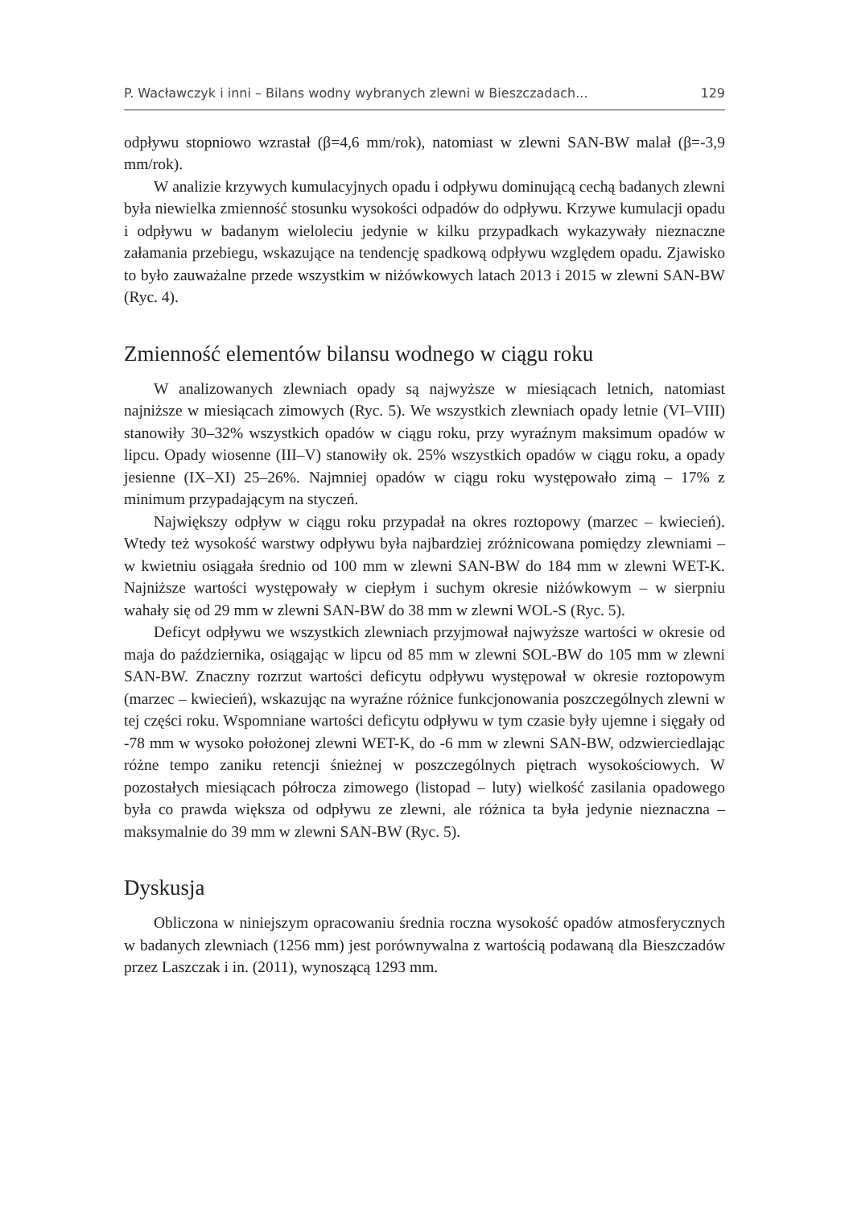P. Wacławczyk i inni – Bilans wodny wybranych zlewni w Bieszczadach... 129
odpływu stopniowo wzrastał (β=4,6 mm/rok), natomiast w zlewni SAN-BW malał (β=-3,9 mm/rok).
W analizie krzywych kumulacyjnych opadu i odpływu dominującą cechą badanych zlewni była niewielka zmienność stosunku wysokości odpadów do odpływu. Krzywe kumulacji opadu i odpływu w badanym wieloleciu jedynie w kilku przypadkach wykazywały nieznaczne załamania przebiegu, wskazujące na tendencję spadkową odpływu względem opadu. Zjawisko to było zauważalne przede wszystkim w niżówkowych latach 2013 i 2015 w zlewni SAN-BW (Ryc. 4).
Zmienność elementów bilansu wodnego w ciągu roku
W analizowanych zlewniach opady są najwyższe w miesiącach letnich, natomiast najniższe w miesiącach zimowych (Ryc. 5). We wszystkich zlewniach opady letnie (VI–VIII) stanowiły 30–32% wszystkich opadów w ciągu roku, przy wyraźnym maksimum opadów w lipcu. Opady wiosenne (III–V) stanowiły ok. 25% wszystkich opadów w ciągu roku, a opady jesienne (IX–XI) 25–26%. Najmniej opadów w ciągu roku występowało zimą – 17% z minimum przypadającym na styczeń.
Największy odpływ w ciągu roku przypadał na okres roztopowy (marzec – kwiecień). Wtedy też wysokość warstwy odpływu była najbardziej zróżnicowana pomiędzy zlewniami – w kwietniu osiągała średnio od 100 mm w zlewni SAN-BW do 184 mm w zlewni WET-K. Najniższe wartości występowały w ciepłym i suchym okresie niżówkowym – w sierpniu wahały się od 29 mm w zlewni SAN-BW do 38 mm w zlewni WOL-S (Ryc. 5).
Deficyt odpływu we wszystkich zlewniach przyjmował najwyższe wartości w okresie od maja do października, osiągając w lipcu od 85 mm w zlewni SOL-BW do 105 mm w zlewni SAN-BW. Znaczny rozrzut wartości deficytu odpływu występował w okresie roztopowym (marzec – kwiecień), wskazując na wyraźne różnice funkcjonowania poszczególnych zlewni w tej części roku. Wspomniane wartości deficytu odpływu w tym czasie były ujemne i sięgały od -78 mm w wysoko położonej zlewni WET-K, do -6 mm w zlewni SAN-BW, odzwierciedlając różne tempo zaniku retencji śnieżnej w poszczególnych piętrach wysokościowych. W pozostałych miesiącach półrocza zimowego (listopad – luty) wielkość zasilania opadowego była co prawda większa od odpływu ze zlewni, ale różnica ta była jedynie nieznaczna – maksymalnie do 39 mm w zlewni SAN-BW (Ryc. 5).
Dyskusja
Obliczona w niniejszym opracowaniu średnia roczna wysokość opadów atmosferycznych w badanych zlewniach (1256 mm) jest porównywalna z wartością podawaną dla Bieszczadów przez Laszczak i in. (2011), wynoszącą 1293 mm.